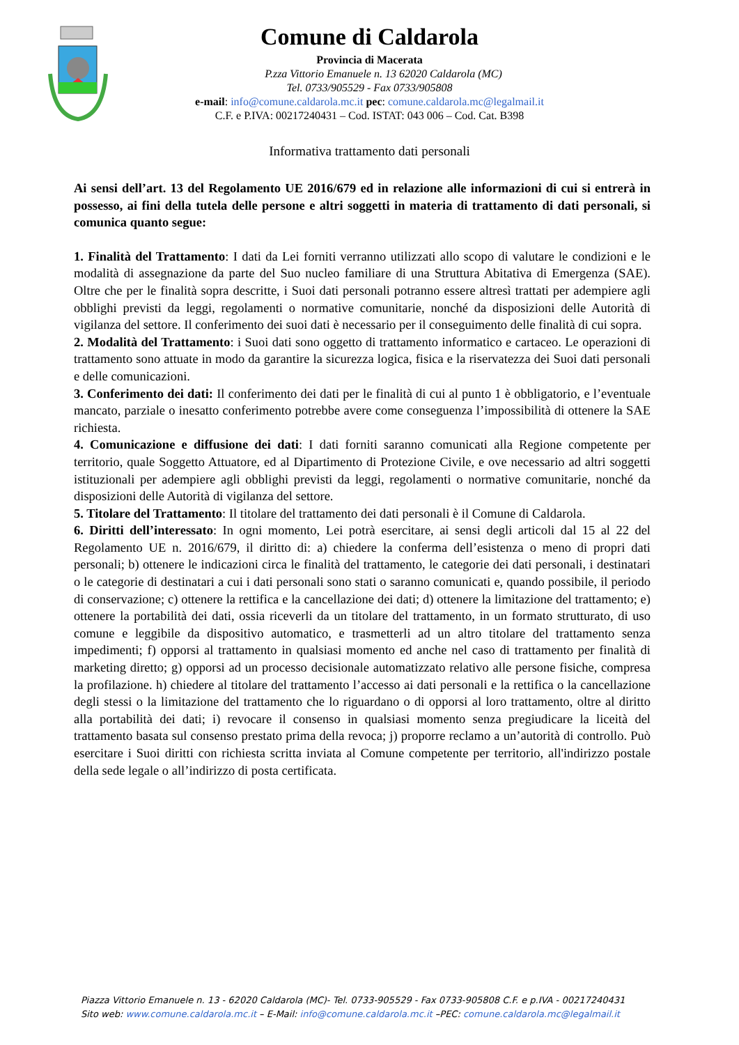Comune di Caldarola
Provincia di Macerata
P.zza Vittorio Emanuele n. 13 62020 Caldarola (MC)
Tel. 0733/905529 - Fax 0733/905808
e-mail: info@comune.caldarola.mc.it pec: comune.caldarola.mc@legalmail.it
C.F. e P.IVA: 00217240431 – Cod. ISTAT: 043 006 – Cod. Cat. B398
Informativa trattamento dati personali
Ai sensi dell’art. 13 del Regolamento UE 2016/679 ed in relazione alle informazioni di cui si entrerà in possesso, ai fini della tutela delle persone e altri soggetti in materia di trattamento di dati personali, si comunica quanto segue:
1. Finalità del Trattamento: I dati da Lei forniti verranno utilizzati allo scopo di valutare le condizioni e le modalità di assegnazione da parte del Suo nucleo familiare di una Struttura Abitativa di Emergenza (SAE). Oltre che per le finalità sopra descritte, i Suoi dati personali potranno essere altresì trattati per adempiere agli obblighi previsti da leggi, regolamenti o normative comunitarie, nonché da disposizioni delle Autorità di vigilanza del settore. Il conferimento dei suoi dati è necessario per il conseguimento delle finalità di cui sopra.
2. Modalità del Trattamento: i Suoi dati sono oggetto di trattamento informatico e cartaceo. Le operazioni di trattamento sono attuate in modo da garantire la sicurezza logica, fisica e la riservatezza dei Suoi dati personali e delle comunicazioni.
3. Conferimento dei dati: Il conferimento dei dati per le finalità di cui al punto 1 è obbligatorio, e l’eventuale mancato, parziale o inesatto conferimento potrebbe avere come conseguenza l’impossibilità di ottenere la SAE richiesta.
4. Comunicazione e diffusione dei dati: I dati forniti saranno comunicati alla Regione competente per territorio, quale Soggetto Attuatore, ed al Dipartimento di Protezione Civile, e ove necessario ad altri soggetti istituzionali per adempiere agli obblighi previsti da leggi, regolamenti o normative comunitarie, nonché da disposizioni delle Autorità di vigilanza del settore.
5. Titolare del Trattamento: Il titolare del trattamento dei dati personali è il Comune di Caldarola.
6. Diritti dell’interessato: In ogni momento, Lei potrà esercitare, ai sensi degli articoli dal 15 al 22 del Regolamento UE n. 2016/679, il diritto di: a) chiedere la conferma dell’esistenza o meno di propri dati personali; b) ottenere le indicazioni circa le finalità del trattamento, le categorie dei dati personali, i destinatari o le categorie di destinatari a cui i dati personali sono stati o saranno comunicati e, quando possibile, il periodo di conservazione; c) ottenere la rettifica e la cancellazione dei dati; d) ottenere la limitazione del trattamento; e) ottenere la portabilità dei dati, ossia riceverli da un titolare del trattamento, in un formato strutturato, di uso comune e leggibile da dispositivo automatico, e trasmetterli ad un altro titolare del trattamento senza impedimenti; f) opporsi al trattamento in qualsiasi momento ed anche nel caso di trattamento per finalità di marketing diretto; g) opporsi ad un processo decisionale automatizzato relativo alle persone fisiche, compresa la profilazione. h) chiedere al titolare del trattamento l’accesso ai dati personali e la rettifica o la cancellazione degli stessi o la limitazione del trattamento che lo riguardano o di opporsi al loro trattamento, oltre al diritto alla portabilità dei dati; i) revocare il consenso in qualsiasi momento senza pregiudicare la liceità del trattamento basata sul consenso prestato prima della revoca; j) proporre reclamo a un’autorità di controllo. Può esercitare i Suoi diritti con richiesta scritta inviata al Comune competente per territorio, all'indirizzo postale della sede legale o all’indirizzo di posta certificata.
Piazza Vittorio Emanuele n. 13 - 62020 Caldarola (MC)- Tel. 0733-905529 - Fax 0733-905808 C.F. e p.IVA - 00217240431
Sito web: www.comune.caldarola.mc.it – E-Mail: info@comune.caldarola.mc.it –PEC: comune.caldarola.mc@legalmail.it